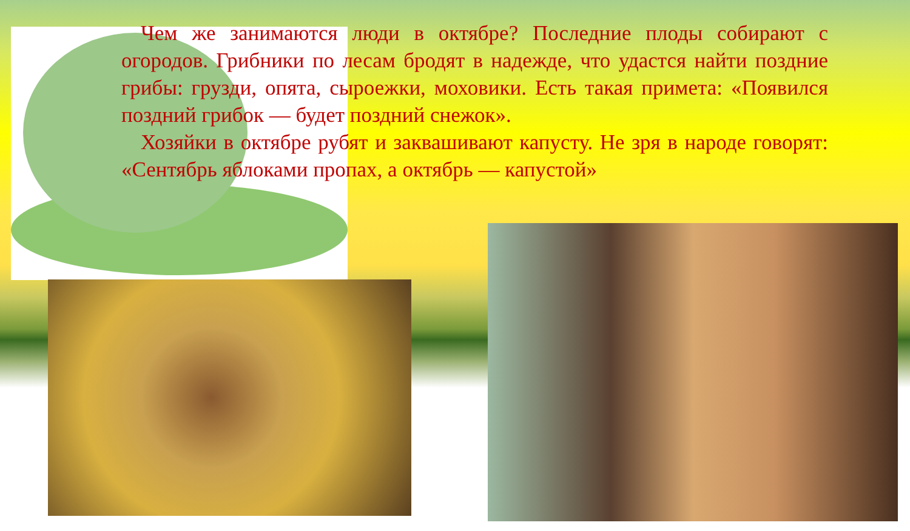Чем же занимаются люди в октябре? Последние плоды собирают с огородов. Грибники по лесам бродят в надежде, что удастся найти поздние грибы: грузди, опята, сыроежки, моховики. Есть такая примета: «Появился поздний грибок — будет поздний снежок».
Хозяйки в октябре рубят и заквашивают капусту. Не зря в народе говорят: «Сентябрь яблоками пропах, а октябрь — капустой»